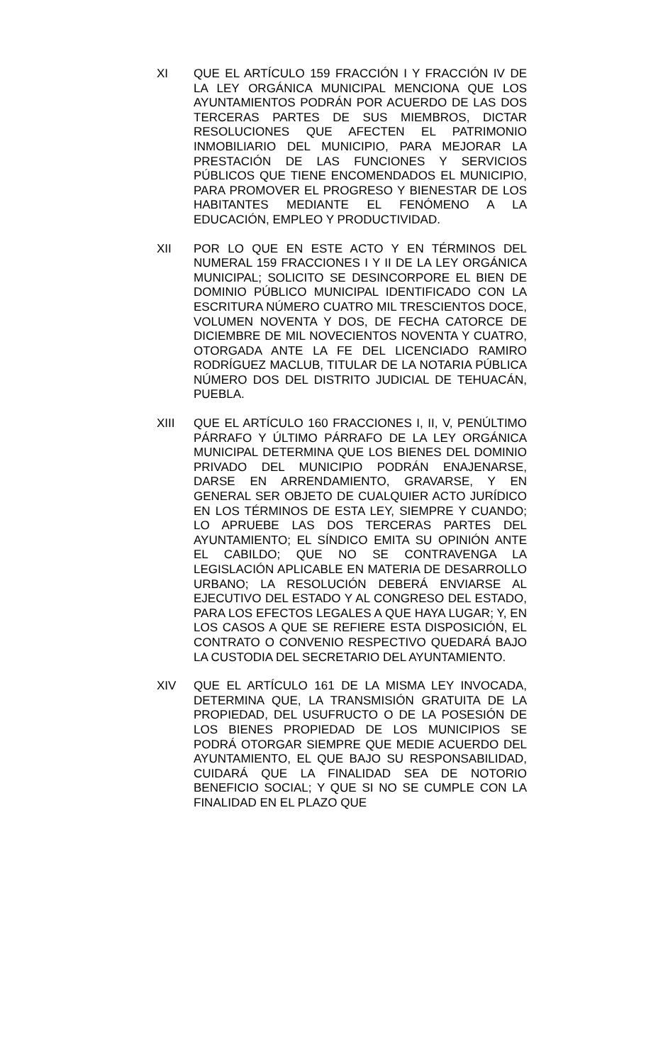XI QUE EL ARTÍCULO 159 FRACCIÓN I Y FRACCIÓN IV DE LA LEY ORGÁNICA MUNICIPAL MENCIONA QUE LOS AYUNTAMIENTOS PODRÁN POR ACUERDO DE LAS DOS TERCERAS PARTES DE SUS MIEMBROS, DICTAR RESOLUCIONES QUE AFECTEN EL PATRIMONIO INMOBILIARIO DEL MUNICIPIO, PARA MEJORAR LA PRESTACIÓN DE LAS FUNCIONES Y SERVICIOS PÚBLICOS QUE TIENE ENCOMENDADOS EL MUNICIPIO, PARA PROMOVER EL PROGRESO Y BIENESTAR DE LOS HABITANTES MEDIANTE EL FENÓMENO A LA EDUCACIÓN, EMPLEO Y PRODUCTIVIDAD.
XII POR LO QUE EN ESTE ACTO Y EN TÉRMINOS DEL NUMERAL 159 FRACCIONES I Y II DE LA LEY ORGÁNICA MUNICIPAL; SOLICITO SE DESINCORPORE EL BIEN DE DOMINIO PÚBLICO MUNICIPAL IDENTIFICADO CON LA ESCRITURA NÚMERO CUATRO MIL TRESCIENTOS DOCE, VOLUMEN NOVENTA Y DOS, DE FECHA CATORCE DE DICIEMBRE DE MIL NOVECIENTOS NOVENTA Y CUATRO, OTORGADA ANTE LA FE DEL LICENCIADO RAMIRO RODRÍGUEZ MACLUB, TITULAR DE LA NOTARIA PÚBLICA NÚMERO DOS DEL DISTRITO JUDICIAL DE TEHUACÁN, PUEBLA.
XIII QUE EL ARTÍCULO 160 FRACCIONES I, II, V, PENÚLTIMO PÁRRAFO Y ÚLTIMO PÁRRAFO DE LA LEY ORGÁNICA MUNICIPAL DETERMINA QUE LOS BIENES DEL DOMINIO PRIVADO DEL MUNICIPIO PODRÁN ENAJENARSE, DARSE EN ARRENDAMIENTO, GRAVARSE, Y EN GENERAL SER OBJETO DE CUALQUIER ACTO JURÍDICO EN LOS TÉRMINOS DE ESTA LEY, SIEMPRE Y CUANDO; LO APRUEBE LAS DOS TERCERAS PARTES DEL AYUNTAMIENTO; EL SÍNDICO EMITA SU OPINIÓN ANTE EL CABILDO; QUE NO SE CONTRAVENGA LA LEGISLACIÓN APLICABLE EN MATERIA DE DESARROLLO URBANO; LA RESOLUCIÓN DEBERÁ ENVIARSE AL EJECUTIVO DEL ESTADO Y AL CONGRESO DEL ESTADO, PARA LOS EFECTOS LEGALES A QUE HAYA LUGAR; Y, EN LOS CASOS A QUE SE REFIERE ESTA DISPOSICIÓN, EL CONTRATO O CONVENIO RESPECTIVO QUEDARÁ BAJO LA CUSTODIA DEL SECRETARIO DEL AYUNTAMIENTO.
XIV QUE EL ARTÍCULO 161 DE LA MISMA LEY INVOCADA, DETERMINA QUE, LA TRANSMISIÓN GRATUITA DE LA PROPIEDAD, DEL USUFRUCTO O DE LA POSESIÓN DE LOS BIENES PROPIEDAD DE LOS MUNICIPIOS SE PODRÁ OTORGAR SIEMPRE QUE MEDIE ACUERDO DEL AYUNTAMIENTO, EL QUE BAJO SU RESPONSABILIDAD, CUIDARÁ QUE LA FINALIDAD SEA DE NOTORIO BENEFICIO SOCIAL; Y QUE SI NO SE CUMPLE CON LA FINALIDAD EN EL PLAZO QUE